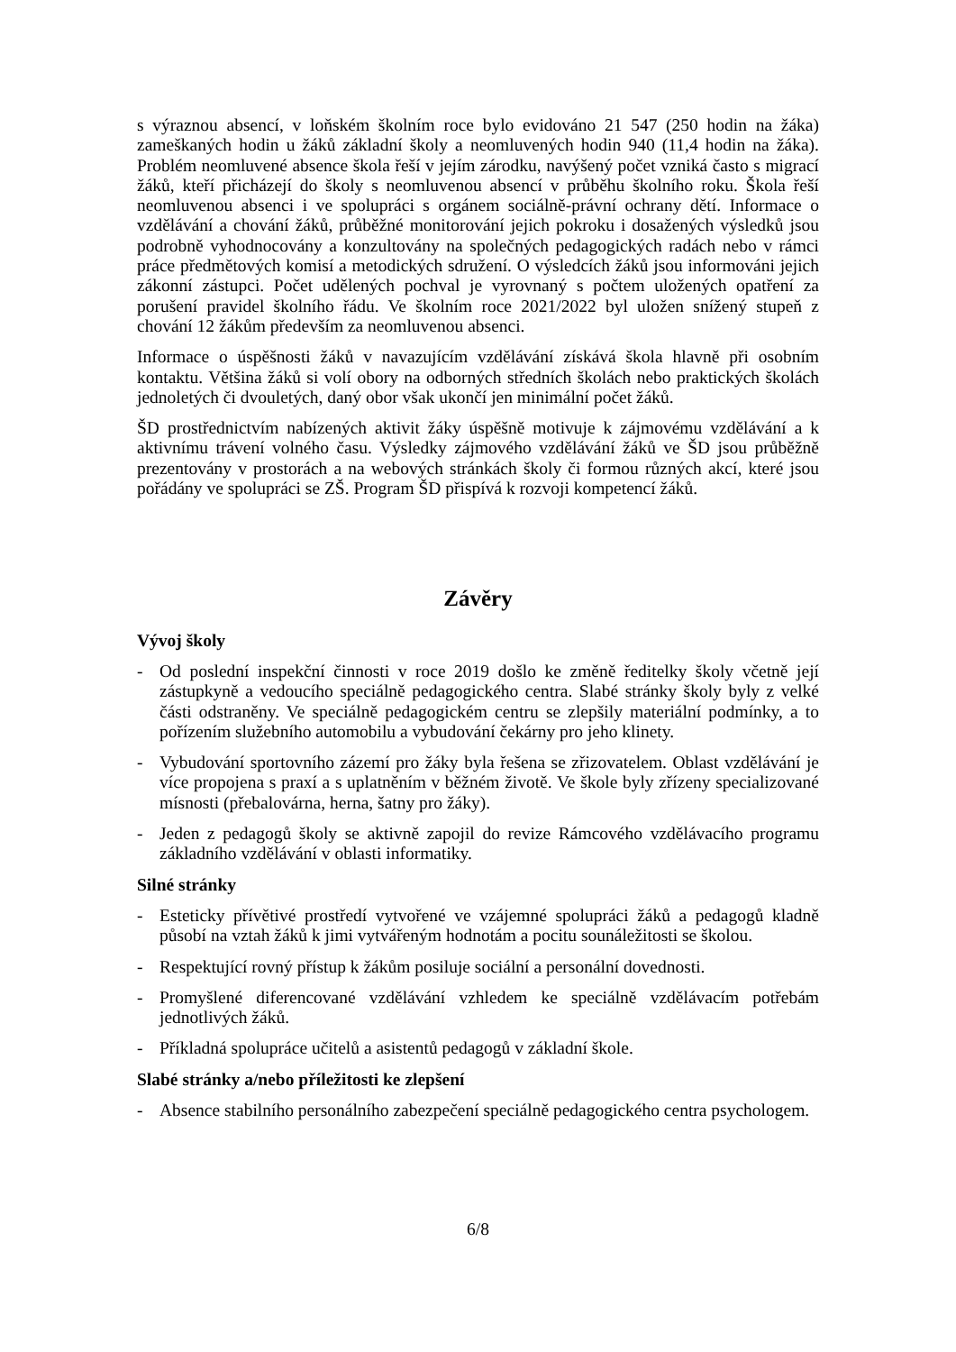s výraznou absencí, v loňském školním roce bylo evidováno 21 547 (250 hodin na žáka) zameškaných hodin u žáků základní školy a neomluvených hodin 940 (11,4 hodin na žáka). Problém neomluvené absence škola řeší v jejím zárodku, navýšený počet vzniká často s migrací žáků, kteří přicházejí do školy s neomluvenou absencí v průběhu školního roku. Škola řeší neomluvenou absenci i ve spolupráci s orgánem sociálně-právní ochrany dětí. Informace o vzdělávání a chování žáků, průběžné monitorování jejich pokroku i dosažených výsledků jsou podrobně vyhodnocovány a konzultovány na společných pedagogických radách nebo v rámci práce předmětových komisí a metodických sdružení. O výsledcích žáků jsou informováni jejich zákonní zástupci. Počet udělených pochval je vyrovnaný s počtem uložených opatření za porušení pravidel školního řádu. Ve školním roce 2021/2022 byl uložen snížený stupeň z chování 12 žákům především za neomluvenou absenci.
Informace o úspěšnosti žáků v navazujícím vzdělávání získává škola hlavně při osobním kontaktu. Většina žáků si volí obory na odborných středních školách nebo praktických školách jednoletých či dvouletých, daný obor však ukončí jen minimální počet žáků.
ŠD prostřednictvím nabízených aktivit žáky úspěšně motivuje k zájmovému vzdělávání a k aktivnímu trávení volného času. Výsledky zájmového vzdělávání žáků ve ŠD jsou průběžně prezentovány v prostorách a na webových stránkách školy či formou různých akcí, které jsou pořádány ve spolupráci se ZŠ. Program ŠD přispívá k rozvoji kompetencí žáků.
Závěry
Vývoj školy
- Od poslední inspekční činnosti v roce 2019 došlo ke změně ředitelky školy včetně její zástupkyně a vedoucího speciálně pedagogického centra. Slabé stránky školy byly z velké části odstraněny. Ve speciálně pedagogickém centru se zlepšily materiální podmínky, a to pořízením služebního automobilu a vybudování čekárny pro jeho klinety.
- Vybudování sportovního zázemí pro žáky byla řešena se zřizovatelem. Oblast vzdělávání je více propojena s praxí a s uplatněním v běžném životě. Ve škole byly zřízeny specializované mísnosti (přebalovárna, herna, šatny pro žáky).
- Jeden z pedagogů školy se aktivně zapojil do revize Rámcového vzdělávacího programu základního vzdělávání v oblasti informatiky.
Silné stránky
- Esteticky přívětivé prostředí vytvořené ve vzájemné spolupráci žáků a pedagogů kladně působí na vztah žáků k jimi vytvářeným hodnotám a pocitu sounáležitosti se školou.
- Respektující rovný přístup k žákům posiluje sociální a personální dovednosti.
- Promyšlené diferencované vzdělávání vzhledem ke speciálně vzdělávacím potřebám jednotlivých žáků.
- Příkladná spolupráce učitelů a asistentů pedagogů v základní škole.
Slabé stránky a/nebo příležitosti ke zlepšení
- Absence stabilního personálního zabezpečení speciálně pedagogického centra psychologem.
6/8